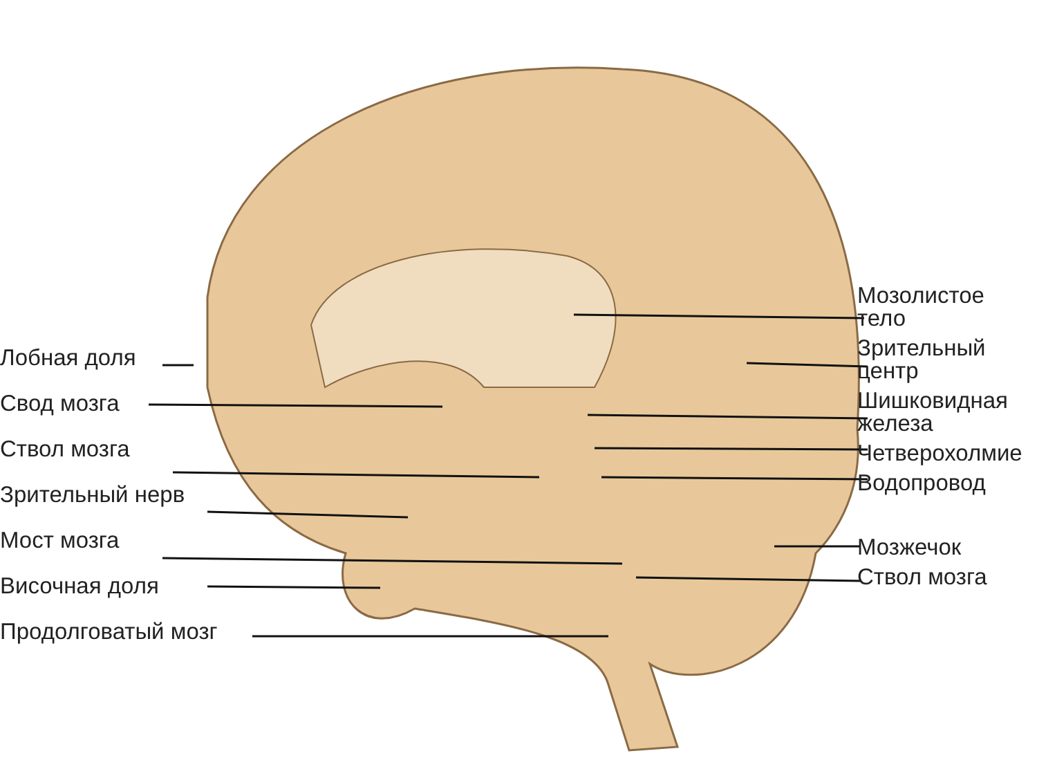Лобная доля
Свод мозга
Ствол мозга
Зрительный нерв
Мост мозга
Височная доля
Продолговатый мозг
Мозолистое
тело
Зрительный
центр
Шишковидная
железа
Четверохолмие
Водопровод
Мозжечок
Ствол мозга